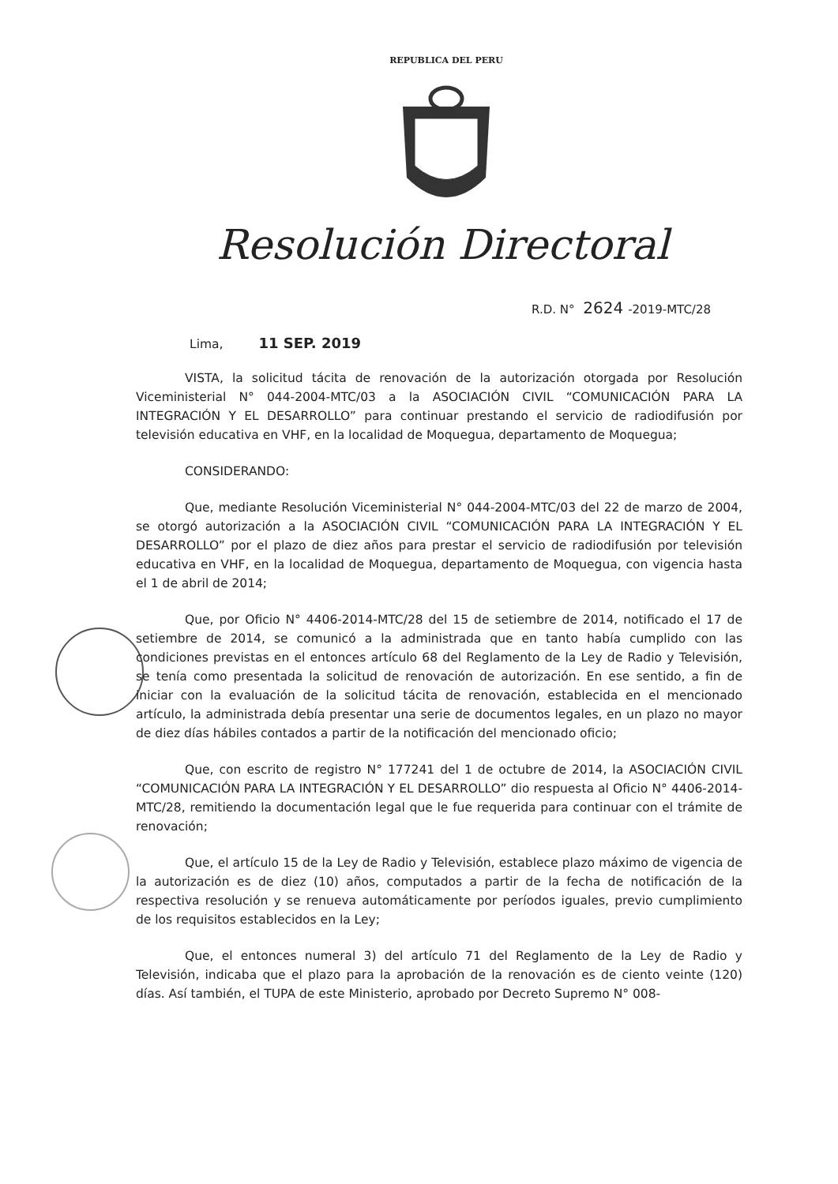REPUBLICA DEL PERU
Resolución Directoral
R.D. N° 2624 -2019-MTC/28
Lima, 11 SEP. 2019
VISTA, la solicitud tácita de renovación de la autorización otorgada por Resolución Viceministerial N° 044-2004-MTC/03 a la ASOCIACIÓN CIVIL “COMUNICACIÓN PARA LA INTEGRACIÓN Y EL DESARROLLO” para continuar prestando el servicio de radiodifusión por televisión educativa en VHF, en la localidad de Moquegua, departamento de Moquegua;
CONSIDERANDO:
Que, mediante Resolución Viceministerial N° 044-2004-MTC/03 del 22 de marzo de 2004, se otorgó autorización a la ASOCIACIÓN CIVIL “COMUNICACIÓN PARA LA INTEGRACIÓN Y EL DESARROLLO” por el plazo de diez años para prestar el servicio de radiodifusión por televisión educativa en VHF, en la localidad de Moquegua, departamento de Moquegua, con vigencia hasta el 1 de abril de 2014;
Que, por Oficio N° 4406-2014-MTC/28 del 15 de setiembre de 2014, notificado el 17 de setiembre de 2014, se comunicó a la administrada que en tanto había cumplido con las condiciones previstas en el entonces artículo 68 del Reglamento de la Ley de Radio y Televisión, se tenía como presentada la solicitud de renovación de autorización. En ese sentido, a fin de iniciar con la evaluación de la solicitud tácita de renovación, establecida en el mencionado artículo, la administrada debía presentar una serie de documentos legales, en un plazo no mayor de diez días hábiles contados a partir de la notificación del mencionado oficio;
Que, con escrito de registro N° 177241 del 1 de octubre de 2014, la ASOCIACIÓN CIVIL “COMUNICACIÓN PARA LA INTEGRACIÓN Y EL DESARROLLO” dio respuesta al Oficio N° 4406-2014-MTC/28, remitiendo la documentación legal que le fue requerida para continuar con el trámite de renovación;
Que, el artículo 15 de la Ley de Radio y Televisión, establece plazo máximo de vigencia de la autorización es de diez (10) años, computados a partir de la fecha de notificación de la respectiva resolución y se renueva automáticamente por períodos iguales, previo cumplimiento de los requisitos establecidos en la Ley;
Que, el entonces numeral 3) del artículo 71 del Reglamento de la Ley de Radio y Televisión, indicaba que el plazo para la aprobación de la renovación es de ciento veinte (120) días. Así también, el TUPA de este Ministerio, aprobado por Decreto Supremo N° 008-